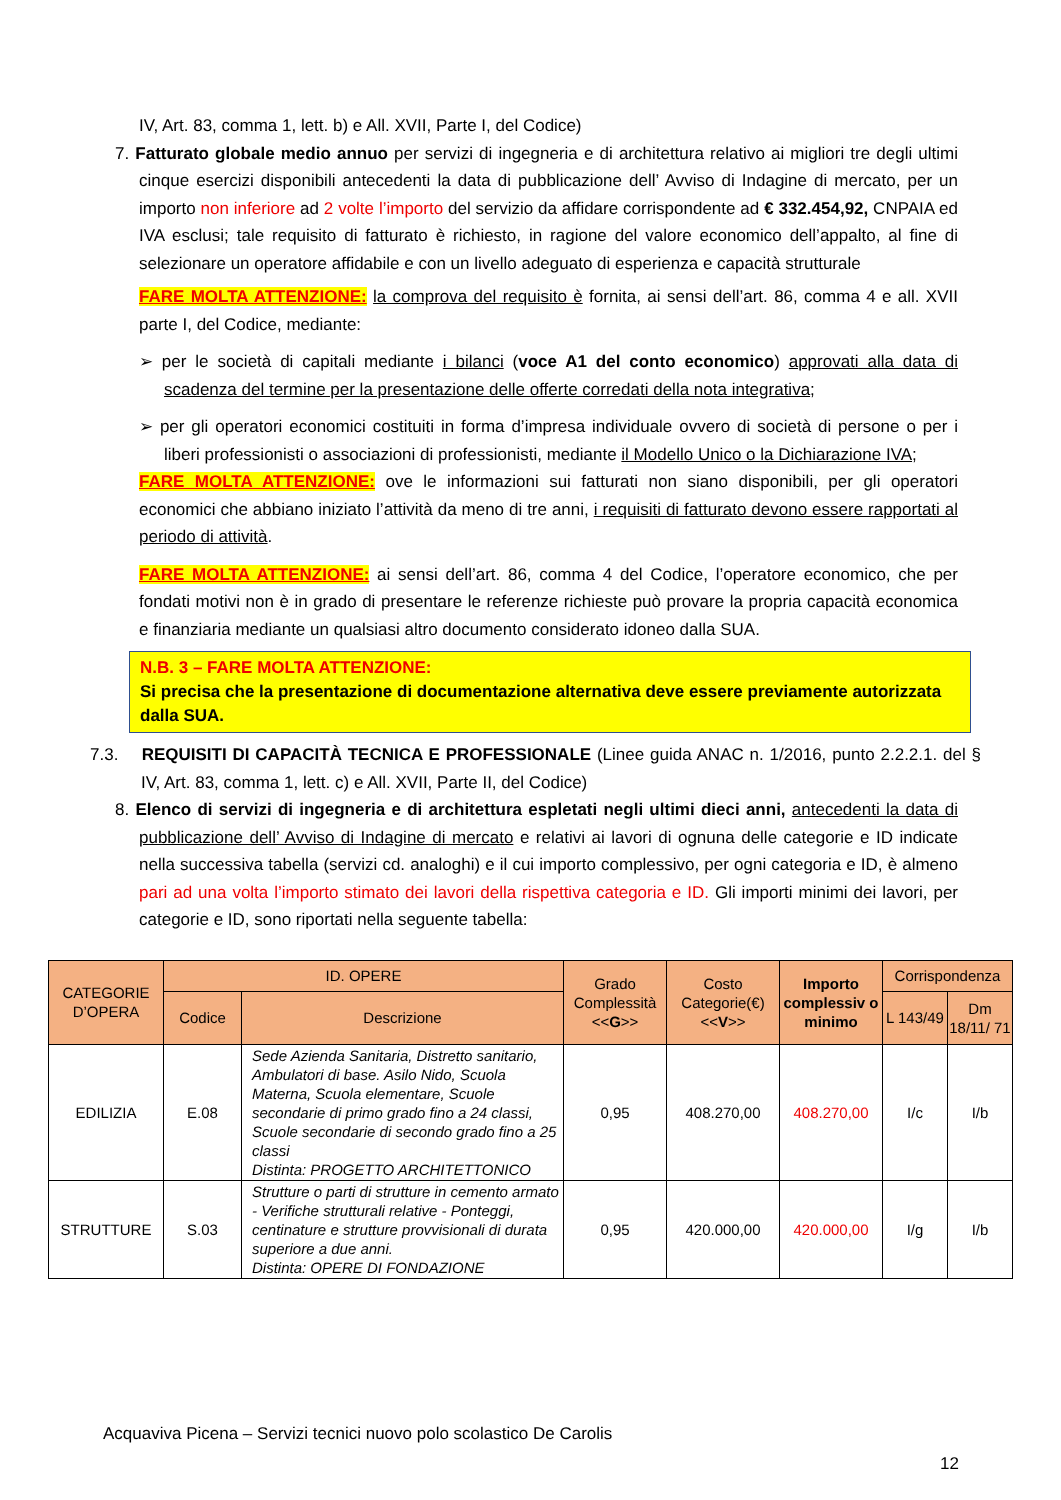IV, Art. 83, comma 1, lett. b) e All. XVII, Parte I, del Codice)
7. Fatturato globale medio annuo per servizi di ingegneria e di architettura relativo ai migliori tre degli ultimi cinque esercizi disponibili antecedenti la data di pubblicazione dell’ Avviso di Indagine di mercato, per un importo non inferiore ad 2 volte l’importo del servizio da affidare corrispondente ad € 332.454,92, CNPAIA ed IVA esclusi; tale requisito di fatturato è richiesto, in ragione del valore economico dell’appalto, al fine di selezionare un operatore affidabile e con un livello adeguato di esperienza e capacità strutturale
FARE MOLTA ATTENZIONE: la comprova del requisito è fornita, ai sensi dell’art. 86, comma 4 e all. XVII parte I, del Codice, mediante:
➢ per le società di capitali mediante i bilanci (voce A1 del conto economico) approvati alla data di scadenza del termine per la presentazione delle offerte corredati della nota integrativa;
➢ per gli operatori economici costituiti in forma d’impresa individuale ovvero di società di persone o per i liberi professionisti o associazioni di professionisti, mediante il Modello Unico o la Dichiarazione IVA;
FARE MOLTA ATTENZIONE: ove le informazioni sui fatturati non siano disponibili, per gli operatori economici che abbiano iniziato l’attività da meno di tre anni, i requisiti di fatturato devono essere rapportati al periodo di attività.
FARE MOLTA ATTENZIONE: ai sensi dell’art. 86, comma 4 del Codice, l’operatore economico, che per fondati motivi non è in grado di presentare le referenze richieste può provare la propria capacità economica e finanziaria mediante un qualsiasi altro documento considerato idoneo dalla SUA.
N.B. 3 – FARE MOLTA ATTENZIONE:
Si precisa che la presentazione di documentazione alternativa deve essere previamente autorizzata dalla SUA.
7.3. REQUISITI DI CAPACITÀ TECNICA E PROFESSIONALE (Linee guida ANAC n. 1/2016, punto 2.2.2.1. del § IV, Art. 83, comma 1, lett. c) e All. XVII, Parte II, del Codice)
8. Elenco di servizi di ingegneria e di architettura espletati negli ultimi dieci anni, antecedenti la data di pubblicazione dell’ Avviso di Indagine di mercato e relativi ai lavori di ognuna delle categorie e ID indicate nella successiva tabella (servizi cd. analoghi) e il cui importo complessivo, per ogni categoria e ID, è almeno pari ad una volta l’importo stimato dei lavori della rispettiva categoria e ID. Gli importi minimi dei lavori, per categorie e ID, sono riportati nella seguente tabella:
| CATEGORIE D’OPERA | ID. OPERE | | Grado Complessità << G >> | Costo Categorie(€) << V >> | Importo complessiv o minimo | Corrispondenza | |
| --- | --- | --- | --- | --- | --- | --- | --- |
| | Codice | Descrizione | | | | L 143/49 | Dm 18/11/ 71 |
| EDILIZIA | E.08 | Sede Azienda Sanitaria, Distretto sanitario, Ambulatori di base. Asilo Nido, Scuola Materna, Scuola elementare, Scuole secondarie di primo grado fino a 24 classi, Scuole secondarie di secondo grado fino a 25 classi Distinta: PROGETTO ARCHITETTONICO | 0,95 | 408.270,00 | 408.270,00 | I/c | I/b |
| STRUTTURE | S.03 | Strutture o parti di strutture in cemento armato - Verifiche strutturali relative - Ponteggi, centinature e strutture provvisionali di durata superiore a due anni. Distinta: OPERE DI FONDAZIONE | 0,95 | 420.000,00 | 420.000,00 | I/g | I/b |
Acquaviva Picena – Servizi tecnici nuovo polo scolastico De Carolis
12